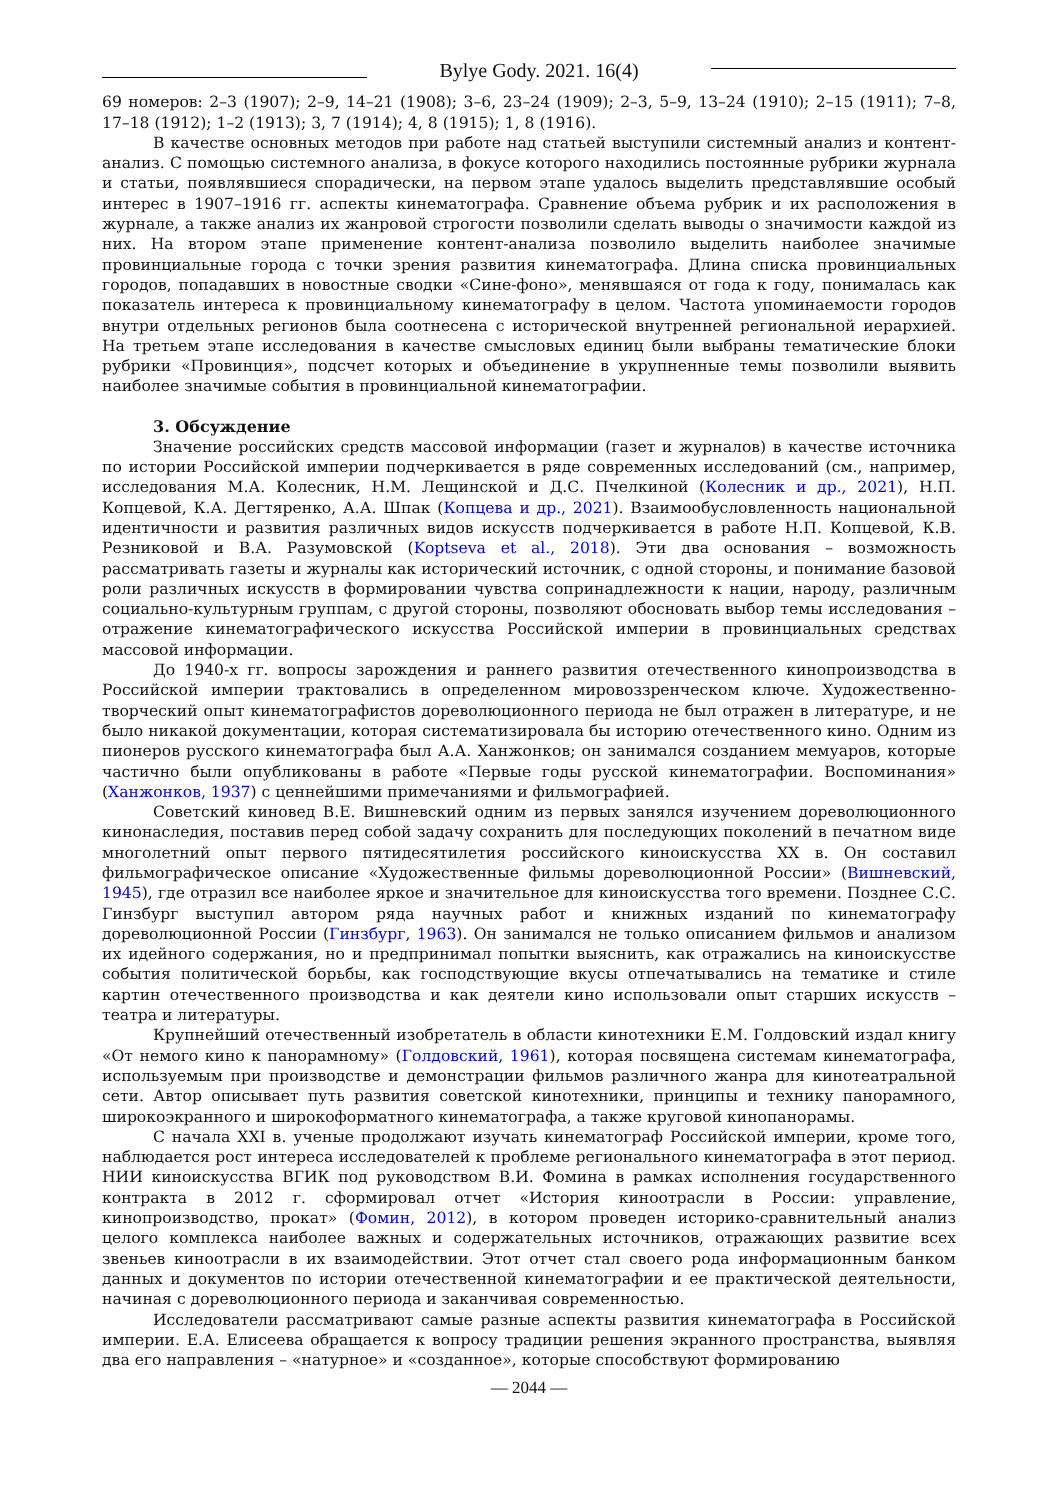Bylye Gody. 2021. 16(4)
69 номеров: 2–3 (1907); 2–9, 14–21 (1908); 3–6, 23–24 (1909); 2–3, 5–9, 13–24 (1910); 2–15 (1911); 7–8, 17–18 (1912); 1–2 (1913); 3, 7 (1914); 4, 8 (1915); 1, 8 (1916).
В качестве основных методов при работе над статьей выступили системный анализ и контент-анализ. С помощью системного анализа, в фокусе которого находились постоянные рубрики журнала и статьи, появлявшиеся спорадически, на первом этапе удалось выделить представлявшие особый интерес в 1907–1916 гг. аспекты кинематографа. Сравнение объема рубрик и их расположения в журнале, а также анализ их жанровой строгости позволили сделать выводы о значимости каждой из них. На втором этапе применение контент-анализа позволило выделить наиболее значимые провинциальные города с точки зрения развития кинематографа. Длина списка провинциальных городов, попадавших в новостные сводки «Сине-фоно», менявшаяся от года к году, понималась как показатель интереса к провинциальному кинематографу в целом. Частота упоминаемости городов внутри отдельных регионов была соотнесена с исторической внутренней региональной иерархией. На третьем этапе исследования в качестве смысловых единиц были выбраны тематические блоки рубрики «Провинция», подсчет которых и объединение в укрупненные темы позволили выявить наиболее значимые события в провинциальной кинематографии.
3. Обсуждение
Значение российских средств массовой информации (газет и журналов) в качестве источника по истории Российской империи подчеркивается в ряде современных исследований (см., например, исследования М.А. Колесник, Н.М. Лещинской и Д.С. Пчелкиной (Колесник и др., 2021), Н.П. Копцевой, К.А. Дегтяренко, А.А. Шпак (Копцева и др., 2021). Взаимообусловленность национальной идентичности и развития различных видов искусств подчеркивается в работе Н.П. Копцевой, К.В. Резниковой и В.А. Разумовской (Koptseva et al., 2018). Эти два основания – возможность рассматривать газеты и журналы как исторический источник, с одной стороны, и понимание базовой роли различных искусств в формировании чувства сопринадлежности к нации, народу, различным социально-культурным группам, с другой стороны, позволяют обосновать выбор темы исследования – отражение кинематографического искусства Российской империи в провинциальных средствах массовой информации.
До 1940-х гг. вопросы зарождения и раннего развития отечественного кинопроизводства в Российской империи трактовались в определенном мировоззренческом ключе. Художественно-творческий опыт кинематографистов дореволюционного периода не был отражен в литературе, и не было никакой документации, которая систематизировала бы историю отечественного кино. Одним из пионеров русского кинематографа был А.А. Ханжонков; он занимался созданием мемуаров, которые частично были опубликованы в работе «Первые годы русской кинематографии. Воспоминания» (Ханжонков, 1937) с ценнейшими примечаниями и фильмографией.
Советский киновед В.Е. Вишневский одним из первых занялся изучением дореволюционного кинонаследия, поставив перед собой задачу сохранить для последующих поколений в печатном виде многолетний опыт первого пятидесятилетия российского киноискусства XX в. Он составил фильмографическое описание «Художественные фильмы дореволюционной России» (Вишневский, 1945), где отразил все наиболее яркое и значительное для киноискусства того времени. Позднее С.С. Гинзбург выступил автором ряда научных работ и книжных изданий по кинематографу дореволюционной России (Гинзбург, 1963). Он занимался не только описанием фильмов и анализом их идейного содержания, но и предпринимал попытки выяснить, как отражались на киноискусстве события политической борьбы, как господствующие вкусы отпечатывались на тематике и стиле картин отечественного производства и как деятели кино использовали опыт старших искусств – театра и литературы.
Крупнейший отечественный изобретатель в области кинотехники Е.М. Голдовский издал книгу «От немого кино к панорамному» (Голдовский, 1961), которая посвящена системам кинематографа, используемым при производстве и демонстрации фильмов различного жанра для кинотеатральной сети. Автор описывает путь развития советской кинотехники, принципы и технику панорамного, широкоэкранного и широкоформатного кинематографа, а также круговой кинопанорамы.
С начала XXI в. ученые продолжают изучать кинематограф Российской империи, кроме того, наблюдается рост интереса исследователей к проблеме регионального кинематографа в этот период. НИИ киноискусства ВГИК под руководством В.И. Фомина в рамках исполнения государственного контракта в 2012 г. сформировал отчет «История киноотрасли в России: управление, кинопроизводство, прокат» (Фомин, 2012), в котором проведен историко-сравнительный анализ целого комплекса наиболее важных и содержательных источников, отражающих развитие всех звеньев киноотрасли в их взаимодействии. Этот отчет стал своего рода информационным банком данных и документов по истории отечественной кинематографии и ее практической деятельности, начиная с дореволюционного периода и заканчивая современностью.
Исследователи рассматривают самые разные аспекты развития кинематографа в Российской империи. Е.А. Елисеева обращается к вопросу традиции решения экранного пространства, выявляя два его направления – «натурное» и «созданное», которые способствуют формированию
— 2044 —